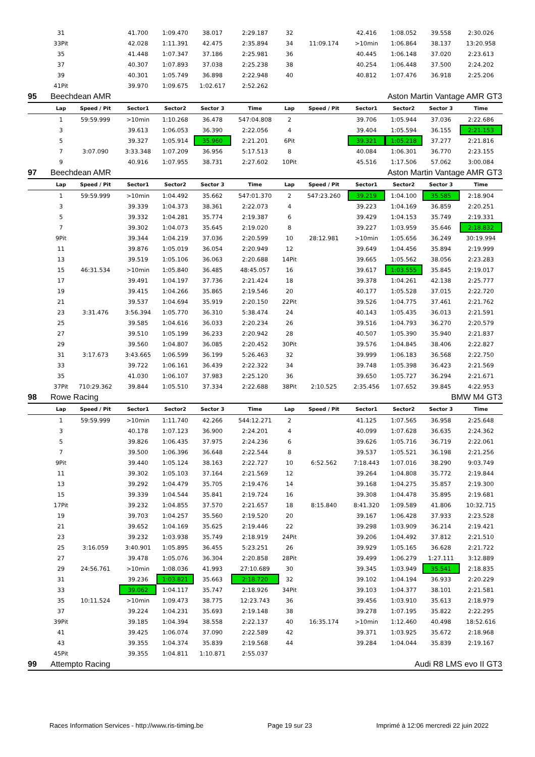| | 31 | | 41.700 | 1:09.470 | 38.017 | 2:29.187 | 32 | | 42.416 | 1:08.052 | 39.558 | 2:30.026 | |
| | 33Pit | | 42.028 | 1:11.391 | 42.475 | 2:35.894 | 34 | 11:09.174 | >10min | 1:06.864 | 38.137 | 13:20.958 | |
| | 35 | | 41.448 | 1:07.347 | 37.186 | 2:25.981 | 36 | | 40.445 | 1:06.148 | 37.020 | 2:23.613 | |
| | 37 | | 40.307 | 1:07.893 | 37.038 | 2:25.238 | 38 | | 40.254 | 1:06.448 | 37.500 | 2:24.202 | |
| | 39 | | 40.301 | 1:05.749 | 36.898 | 2:22.948 | 40 | | 40.812 | 1:07.476 | 36.918 | 2:25.206 | |
| | 41Pit | | 39.970 | 1:09.675 | 1:02.617 | 2:52.262 | | | | | | | |
| 95 | Beechdean AMR | | | Aston Martin Vantage AMR GT3 | | | | | | | | | |
| | Lap | Speed / Pit | Sector1 | Sector2 | Sector 3 | Time | Lap | Speed / Pit | Sector1 | Sector2 | Sector 3 | Time | |
| | 1 | 59:59.999 | >10min | 1:10.268 | 36.478 | 547:04.808 | 2 | | 39.706 | 1:05.944 | 37.036 | 2:22.686 | |
| | 3 | | 39.613 | 1:06.053 | 36.390 | 2:22.056 | 4 | | 39.404 | 1:05.594 | 36.155 | 2:21.153 | |
| | 5 | | 39.327 | 1:05.914 | 35.960 | 2:21.201 | 6Pit | | 39.321 | 1:05.218 | 37.277 | 2:21.816 | |
| | 7 | 3:07.090 | 3:33.348 | 1:07.209 | 36.956 | 5:17.513 | 8 | | 40.084 | 1:06.301 | 36.770 | 2:23.155 | |
| | 9 | | 40.916 | 1:07.955 | 38.731 | 2:27.602 | 10Pit | | 45.516 | 1:17.506 | 57.062 | 3:00.084 | |
| 97 | Beechdean AMR | | | Aston Martin Vantage AMR GT3 | | | | | | | | | |
| | Lap | Speed / Pit | Sector1 | Sector2 | Sector 3 | Time | Lap | Speed / Pit | Sector1 | Sector2 | Sector 3 | Time | |
| | 1 | 59:59.999 | >10min | 1:04.492 | 35.662 | 547:01.370 | 2 | 547:23.260 | 39.219 | 1:04.100 | 35.585 | 2:18.904 | |
| | 3 | | 39.339 | 1:04.373 | 38.361 | 2:22.073 | 4 | | 39.223 | 1:04.169 | 36.859 | 2:20.251 | |
| | 5 | | 39.332 | 1:04.281 | 35.774 | 2:19.387 | 6 | | 39.429 | 1:04.153 | 35.749 | 2:19.331 | |
| | 7 | | 39.302 | 1:04.073 | 35.645 | 2:19.020 | 8 | | 39.227 | 1:03.959 | 35.646 | 2:18.832 | |
| | 9Pit | | 39.344 | 1:04.219 | 37.036 | 2:20.599 | 10 | 28:12.981 | >10min | 1:05.656 | 36.249 | 30:19.994 | |
| | 11 | | 39.876 | 1:05.019 | 36.054 | 2:20.949 | 12 | | 39.649 | 1:04.456 | 35.894 | 2:19.999 | |
| | 13 | | 39.519 | 1:05.106 | 36.063 | 2:20.688 | 14Pit | | 39.665 | 1:05.562 | 38.056 | 2:23.283 | |
| | 15 | 46:31.534 | >10min | 1:05.840 | 36.485 | 48:45.057 | 16 | | 39.617 | 1:03.555 | 35.845 | 2:19.017 | |
| | 17 | | 39.491 | 1:04.197 | 37.736 | 2:21.424 | 18 | | 39.378 | 1:04.261 | 42.138 | 2:25.777 | |
| | 19 | | 39.415 | 1:04.266 | 35.865 | 2:19.546 | 20 | | 40.177 | 1:05.528 | 37.015 | 2:22.720 | |
| | 21 | | 39.537 | 1:04.694 | 35.919 | 2:20.150 | 22Pit | | 39.526 | 1:04.775 | 37.461 | 2:21.762 | |
| | 23 | 3:31.476 | 3:56.394 | 1:05.770 | 36.310 | 5:38.474 | 24 | | 40.143 | 1:05.435 | 36.013 | 2:21.591 | |
| | 25 | | 39.585 | 1:04.616 | 36.033 | 2:20.234 | 26 | | 39.516 | 1:04.793 | 36.270 | 2:20.579 | |
| | 27 | | 39.510 | 1:05.199 | 36.233 | 2:20.942 | 28 | | 40.507 | 1:05.390 | 35.940 | 2:21.837 | |
| | 29 | | 39.560 | 1:04.807 | 36.085 | 2:20.452 | 30Pit | | 39.576 | 1:04.845 | 38.406 | 2:22.827 | |
| | 31 | 3:17.673 | 3:43.665 | 1:06.599 | 36.199 | 5:26.463 | 32 | | 39.999 | 1:06.183 | 36.568 | 2:22.750 | |
| | 33 | | 39.722 | 1:06.161 | 36.439 | 2:22.322 | 34 | | 39.748 | 1:05.398 | 36.423 | 2:21.569 | |
| | 35 | | 41.030 | 1:06.107 | 37.983 | 2:25.120 | 36 | | 39.650 | 1:05.727 | 36.294 | 2:21.671 | |
| | 37Pit | 710:29.362 | 39.844 | 1:05.510 | 37.334 | 2:22.688 | 38Pit | 2:10.525 | 2:35.456 | 1:07.652 | 39.845 | 4:22.953 | |
| 98 | Rowe Racing | | | BMW M4 GT3 | | | | | | | | | |
| | Lap | Speed / Pit | Sector1 | Sector2 | Sector 3 | Time | Lap | Speed / Pit | Sector1 | Sector2 | Sector 3 | Time | |
| | 1 | 59:59.999 | >10min | 1:11.740 | 42.266 | 544:12.271 | 2 | | 41.125 | 1:07.565 | 36.958 | 2:25.648 | |
| | 3 | | 40.178 | 1:07.123 | 36.900 | 2:24.201 | 4 | | 40.099 | 1:07.628 | 36.635 | 2:24.362 | |
| | 5 | | 39.826 | 1:06.435 | 37.975 | 2:24.236 | 6 | | 39.626 | 1:05.716 | 36.719 | 2:22.061 | |
| | 7 | | 39.500 | 1:06.396 | 36.648 | 2:22.544 | 8 | | 39.537 | 1:05.521 | 36.198 | 2:21.256 | |
| | 9Pit | | 39.440 | 1:05.124 | 38.163 | 2:22.727 | 10 | 6:52.562 | 7:18.443 | 1:07.016 | 38.290 | 9:03.749 | |
| | 11 | | 39.302 | 1:05.103 | 37.164 | 2:21.569 | 12 | | 39.264 | 1:04.808 | 35.772 | 2:19.844 | |
| | 13 | | 39.292 | 1:04.479 | 35.705 | 2:19.476 | 14 | | 39.168 | 1:04.275 | 35.857 | 2:19.300 | |
| | 15 | | 39.339 | 1:04.544 | 35.841 | 2:19.724 | 16 | | 39.308 | 1:04.478 | 35.895 | 2:19.681 | |
| | 17Pit | | 39.232 | 1:04.855 | 37.570 | 2:21.657 | 18 | 8:15.840 | 8:41.320 | 1:09.589 | 41.806 | 10:32.715 | |
| | 19 | | 39.703 | 1:04.257 | 35.560 | 2:19.520 | 20 | | 39.167 | 1:06.428 | 37.933 | 2:23.528 | |
| | 21 | | 39.652 | 1:04.169 | 35.625 | 2:19.446 | 22 | | 39.298 | 1:03.909 | 36.214 | 2:19.421 | |
| | 23 | | 39.232 | 1:03.938 | 35.749 | 2:18.919 | 24Pit | | 39.206 | 1:04.492 | 37.812 | 2:21.510 | |
| | 25 | 3:16.059 | 3:40.901 | 1:05.895 | 36.455 | 5:23.251 | 26 | | 39.929 | 1:05.165 | 36.628 | 2:21.722 | |
| | 27 | | 39.478 | 1:05.076 | 36.304 | 2:20.858 | 28Pit | | 39.499 | 1:06.279 | 1:27.111 | 3:12.889 | |
| | 29 | 24:56.761 | >10min | 1:08.036 | 41.993 | 27:10.689 | 30 | | 39.345 | 1:03.949 | 35.541 | 2:18.835 | |
| | 31 | | 39.236 | 1:03.821 | 35.663 | 2:18.720 | 32 | | 39.102 | 1:04.194 | 36.933 | 2:20.229 | |
| | 33 | | 39.062 | 1:04.117 | 35.747 | 2:18.926 | 34Pit | | 39.103 | 1:04.377 | 38.101 | 2:21.581 | |
| | 35 | 10:11.524 | >10min | 1:09.473 | 38.775 | 12:23.743 | 36 | | 39.456 | 1:03.910 | 35.613 | 2:18.979 | |
| | 37 | | 39.224 | 1:04.231 | 35.693 | 2:19.148 | 38 | | 39.278 | 1:07.195 | 35.822 | 2:22.295 | |
| | 39Pit | | 39.185 | 1:04.394 | 38.558 | 2:22.137 | 40 | 16:35.174 | >10min | 1:12.460 | 40.498 | 18:52.616 | |
| | 41 | | 39.425 | 1:06.074 | 37.090 | 2:22.589 | 42 | | 39.371 | 1:03.925 | 35.672 | 2:18.968 | |
| | 43 | | 39.355 | 1:04.374 | 35.839 | 2:19.568 | 44 | | 39.284 | 1:04.044 | 35.839 | 2:19.167 | |
| | 45Pit | | 39.355 | 1:04.811 | 1:10.871 | 2:55.037 | | | | | | | |
| 99 | Attempto Racing | | | Audi R8 LMS evo II GT3 | | | | | | | | | |
Races Information Services - http://www.ris-timing.be Page 19 sur 23 Imprimé à 12:06 mercredi 22 juin 2022